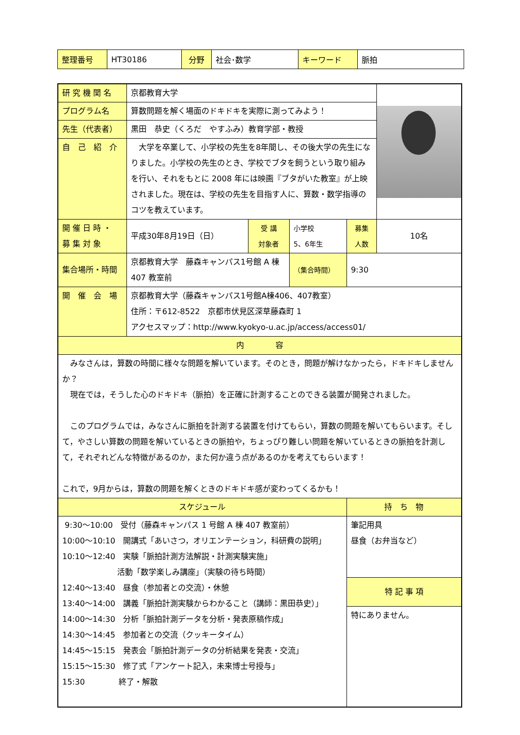| 整理番号 | HT30186 | 分野 | 社会･数学 | キーワード | 脈拍 |
| 研 究 機 関 名 | 京都教育大学 | | | | |
| プログラム名 | 算数問題を解く場面のドキドキを実際に測ってみよう！ | | | | |
| 先生（代表者） | 黒田 恭史（くろだ やすふみ）教育学部・教授 | | | | |
| 自 己 紹 介 | 大学を卒業して、小学校の先生を8年間し、その後大学の先生になりました。小学校の先生のとき、学校でブタを飼うという取り組みを行い、それをもとに 2008 年には映画『ブタがいた教室』が上映されました。現在は、学校の先生を目指す人に、算数・数学指導のコツを教えています。 | | | | |
| 開 催 日 時 ・ 募 集 対 象 | 平成30年8月19日（日） | 受 講 対象者 | 小学校 5、6年生 | 募集 人数 | 10名 |
| 集合場所・時間 | 京都教育大学 藤森キャンパス1号館 A 棟 407 教室前 | | （集合時間） | 9:30 | |
| 開 催 会 場 | 京都教育大学（藤森キャンパス1号館A棟406、407教室） 住所：〒612-8522 京都市伏見区深草藤森町 1 アクセスマップ：http://www.kyokyo-u.ac.jp/access/access01/ | | | | |
| 内 容 | | | | | |
| みなさんは，算数の時間に様々な問題を解いています。そのとき，問題が解けなかったら，ドキドキしませんか？ 現在では，そうした心のドキドキ（脈拍）を正確に計測することのできる装置が開発されました。 このプログラムでは，みなさんに脈拍を計測する装置を付けてもらい，算数の問題を解いてもらいます。そして，やさしい算数の問題を解いているときの脈拍や，ちょっぴり難しい問題を解いているときの脈拍を計測して，それぞれどんな特徴があるのか，また何か違う点があるのかを考えてもらいます！ これで，9月からは，算数の問題を解くときのドキドキ感が変わってくるかも！ | | | | | |
| スケジュール | | | | 持 ち 物 | |
| 9:30～10:00 受付（藤森キャンパス 1 号館 A 棟 407 教室前） 10:00～10:10 開講式「あいさつ，オリエンテーション，科研費の説明」 10:10～12:40 実験「脈拍計測方法解説・計測実験実施」 活動「数学楽しみ講座」（実験の待ち時間） 12:40～13:40 昼食（参加者との交流）・休憩 13:40～14:00 講義「脈拍計測実験からわかること（講師：黒田恭史）」 14:00～14:30 分析「脈拍計測データを分析・発表原稿作成」 14:30～14:45 参加者との交流（クッキータイム） 14:45～15:15 発表会「脈拍計測データの分析結果を発表・交流」 15:15～15:30 修了式「アンケート記入，未来博士号授与」 15:30 終了・解散 | | | | 筆記用具 昼食（お弁当など） | |
| | | | | 特 記 事 項 | |
| | | | | 特にありません。 | |